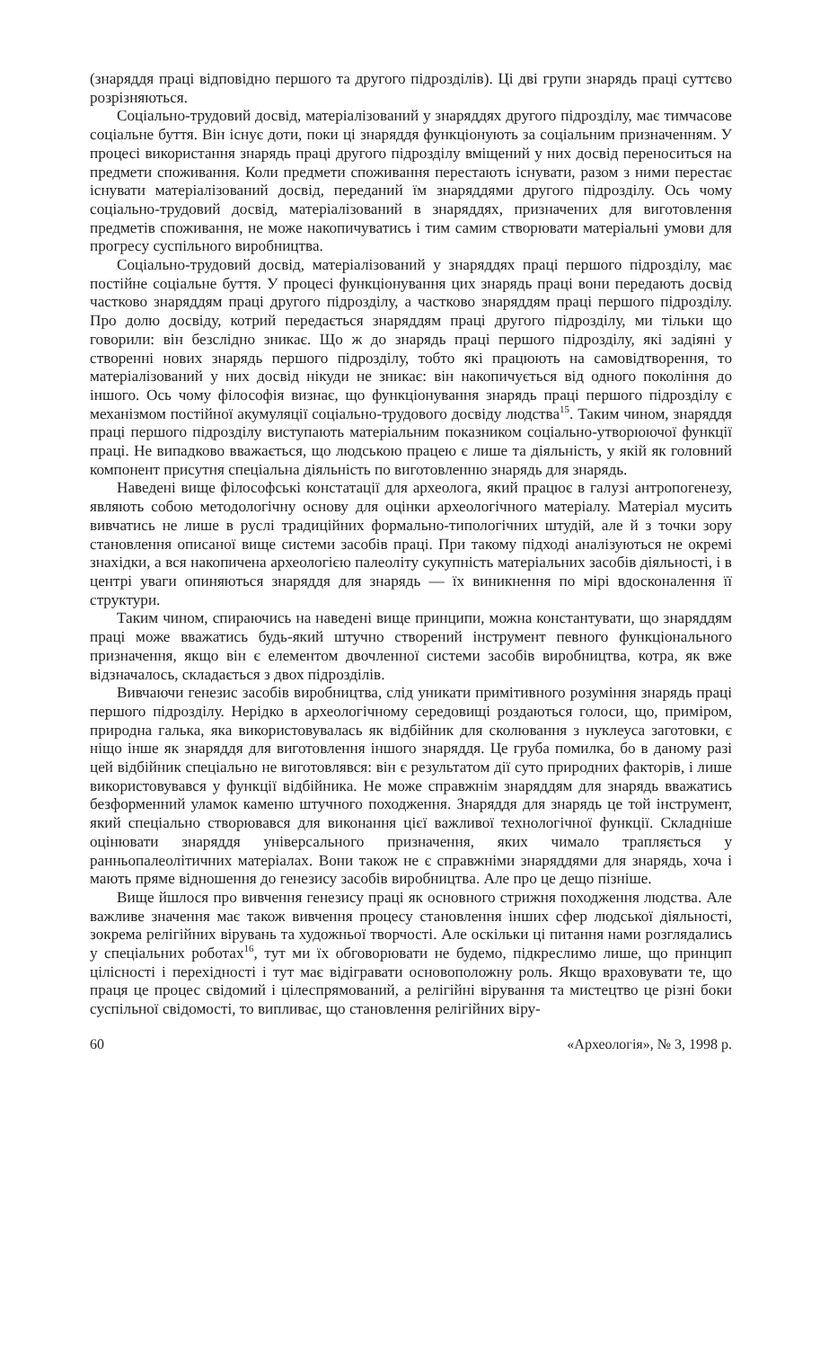(знаряддя праці відповідно першого та другого підрозділів). Ці дві групи знарядь праці суттєво розрізняються.
Соціально-трудовий досвід, матеріалізований у знаряддях другого підрозділу, має тимчасове соціальне буття. Він існує доти, поки ці знаряддя функціонують за соціальним призначенням. У процесі використання знарядь праці другого підрозділу вміщений у них досвід переноситься на предмети споживання. Коли предмети споживання перестають існувати, разом з ними перестає існувати матеріалізований досвід, переданий їм знаряддями другого підрозділу. Ось чому соціально-трудовий досвід, матеріалізований в знаряддях, призначених для виготовлення предметів споживання, не може накопичуватись і тим самим створювати матеріальні умови для прогресу суспільного виробництва.
Соціально-трудовий досвід, матеріалізований у знаряддях праці першого підрозділу, має постійне соціальне буття. У процесі функціонування цих знарядь праці вони передають досвід частково знаряддям праці другого підрозділу, а частково знаряддям праці першого підрозділу. Про долю досвіду, котрий передається знаряддям праці другого підрозділу, ми тільки що говорили: він безслідно зникає. Що ж до знарядь праці першого підрозділу, які задіяні у створенні нових знарядь першого підрозділу, тобто які працюють на самовідтворення, то матеріалізований у них досвід нікуди не зникає: він накопичується від одного покоління до іншого. Ось чому філософія визнає, що функціонування знарядь праці першого підрозділу є механізмом постійної акумуляції соціально-трудового досвіду людства<sup>15</sup>. Таким чином, знаряддя праці першого підрозділу виступають матеріальним показником соціально-утворюючої функції праці. Не випадково вважається, що людською працею є лише та діяльність, у якій як головний компонент присутня спеціальна діяльність по виготовленню знарядь для знарядь.
Наведені вище філософські констатації для археолога, який працює в галузі антропогенезу, являють собою методологічну основу для оцінки археологічного матеріалу. Матеріал мусить вивчатись не лише в руслі традиційних формально-типологічних штудій, але й з точки зору становлення описаної вище системи засобів праці. При такому підході аналізуються не окремі знахідки, а вся накопичена археологією палеоліту сукупність матеріальних засобів діяльності, і в центрі уваги опиняються знаряддя для знарядь — їх виникнення по мірі вдосконалення її структури.
Таким чином, спираючись на наведені вище принципи, можна константувати, що знаряддям праці може вважатись будь-який штучно створений інструмент певного функціонального призначення, якщо він є елементом двочленної системи засобів виробництва, котра, як вже відзначалось, складається з двох підрозділів.
Вивчаючи генезис засобів виробництва, слід уникати примітивного розуміння знарядь праці першого підрозділу. Нерідко в археологічному середовищі роздаються голоси, що, приміром, природна галька, яка використовувалась як відбійник для сколювання з нуклеуса заготовки, є ніщо інше як знаряддя для виготовлення іншого знаряддя. Це груба помилка, бо в даному разі цей відбійник спеціально не виготовлявся: він є результатом дії суто природних факторів, і лише використовувався у функції відбійника. Не може справжнім знаряддям для знарядь вважатись безформенний уламок каменю штучного походження. Знаряддя для знарядь це той інструмент, який спеціально створювався для виконання цієї важливої технологічної функції. Складніше оцінювати знаряддя універсального призначення, яких чимало трапляється у ранньопалеолітичних матеріалах. Вони також не є справжніми знаряддями для знарядь, хоча і мають пряме відношення до генезису засобів виробництва. Але про це дещо пізніше.
Вище йшлося про вивчення генезису праці як основного стрижня походження людства. Але важливе значення має також вивчення процесу становлення інших сфер людської діяльності, зокрема релігійних вірувань та художньої творчості. Але оскільки ці питання нами розглядались у спеціальних роботах<sup>16</sup>, тут ми їх обговорювати не будемо, підкреслимо лише, що принцип цілісності і перехідності і тут має відігравати основоположну роль. Якщо враховувати те, що праця це процес свідомий і цілеспрямований, а релігійні вірування та мистецтво це різні боки суспільної свідомості, то випливає, що становлення релігійних віру-
60 «Археологія», № 3, 1998 р.